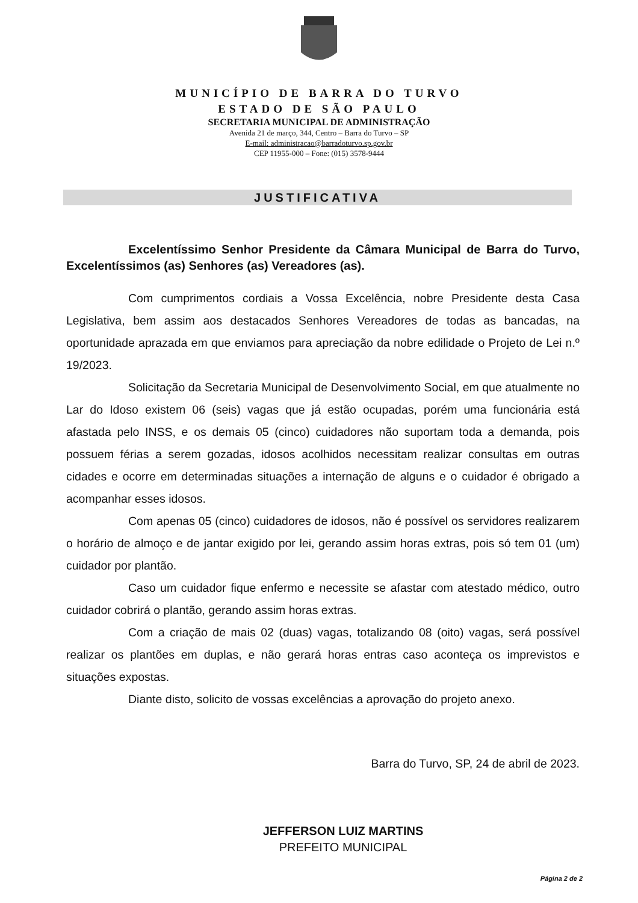MUNICÍPIO DE BARRA DO TURVO
ESTADO DE SÃO PAULO
SECRETARIA MUNICIPAL DE ADMINISTRAÇÃO
Avenida 21 de março, 344, Centro – Barra do Turvo – SP
E-mail: administracao@barradoturvo.sp.gov.br
CEP 11955-000 – Fone: (015) 3578-9444
JUSTIFICATIVA
Excelentíssimo Senhor Presidente da Câmara Municipal de Barra do Turvo, Excelentíssimos (as) Senhores (as) Vereadores (as).
Com cumprimentos cordiais a Vossa Excelência, nobre Presidente desta Casa Legislativa, bem assim aos destacados Senhores Vereadores de todas as bancadas, na oportunidade aprazada em que enviamos para apreciação da nobre edilidade o Projeto de Lei n.º 19/2023.
Solicitação da Secretaria Municipal de Desenvolvimento Social, em que atualmente no Lar do Idoso existem 06 (seis) vagas que já estão ocupadas, porém uma funcionária está afastada pelo INSS, e os demais 05 (cinco) cuidadores não suportam toda a demanda, pois possuem férias a serem gozadas, idosos acolhidos necessitam realizar consultas em outras cidades e ocorre em determinadas situações a internação de alguns e o cuidador é obrigado a acompanhar esses idosos.
Com apenas 05 (cinco) cuidadores de idosos, não é possível os servidores realizarem o horário de almoço e de jantar exigido por lei, gerando assim horas extras, pois só tem 01 (um) cuidador por plantão.
Caso um cuidador fique enfermo e necessite se afastar com atestado médico, outro cuidador cobrirá o plantão, gerando assim horas extras.
Com a criação de mais 02 (duas) vagas, totalizando 08 (oito) vagas, será possível realizar os plantões em duplas, e não gerará horas entras caso aconteça os imprevistos e situações expostas.
Diante disto, solicito de vossas excelências a aprovação do projeto anexo.
Barra do Turvo, SP, 24 de abril de 2023.
JEFFERSON LUIZ MARTINS
PREFEITO MUNICIPAL
Página 2 de 2